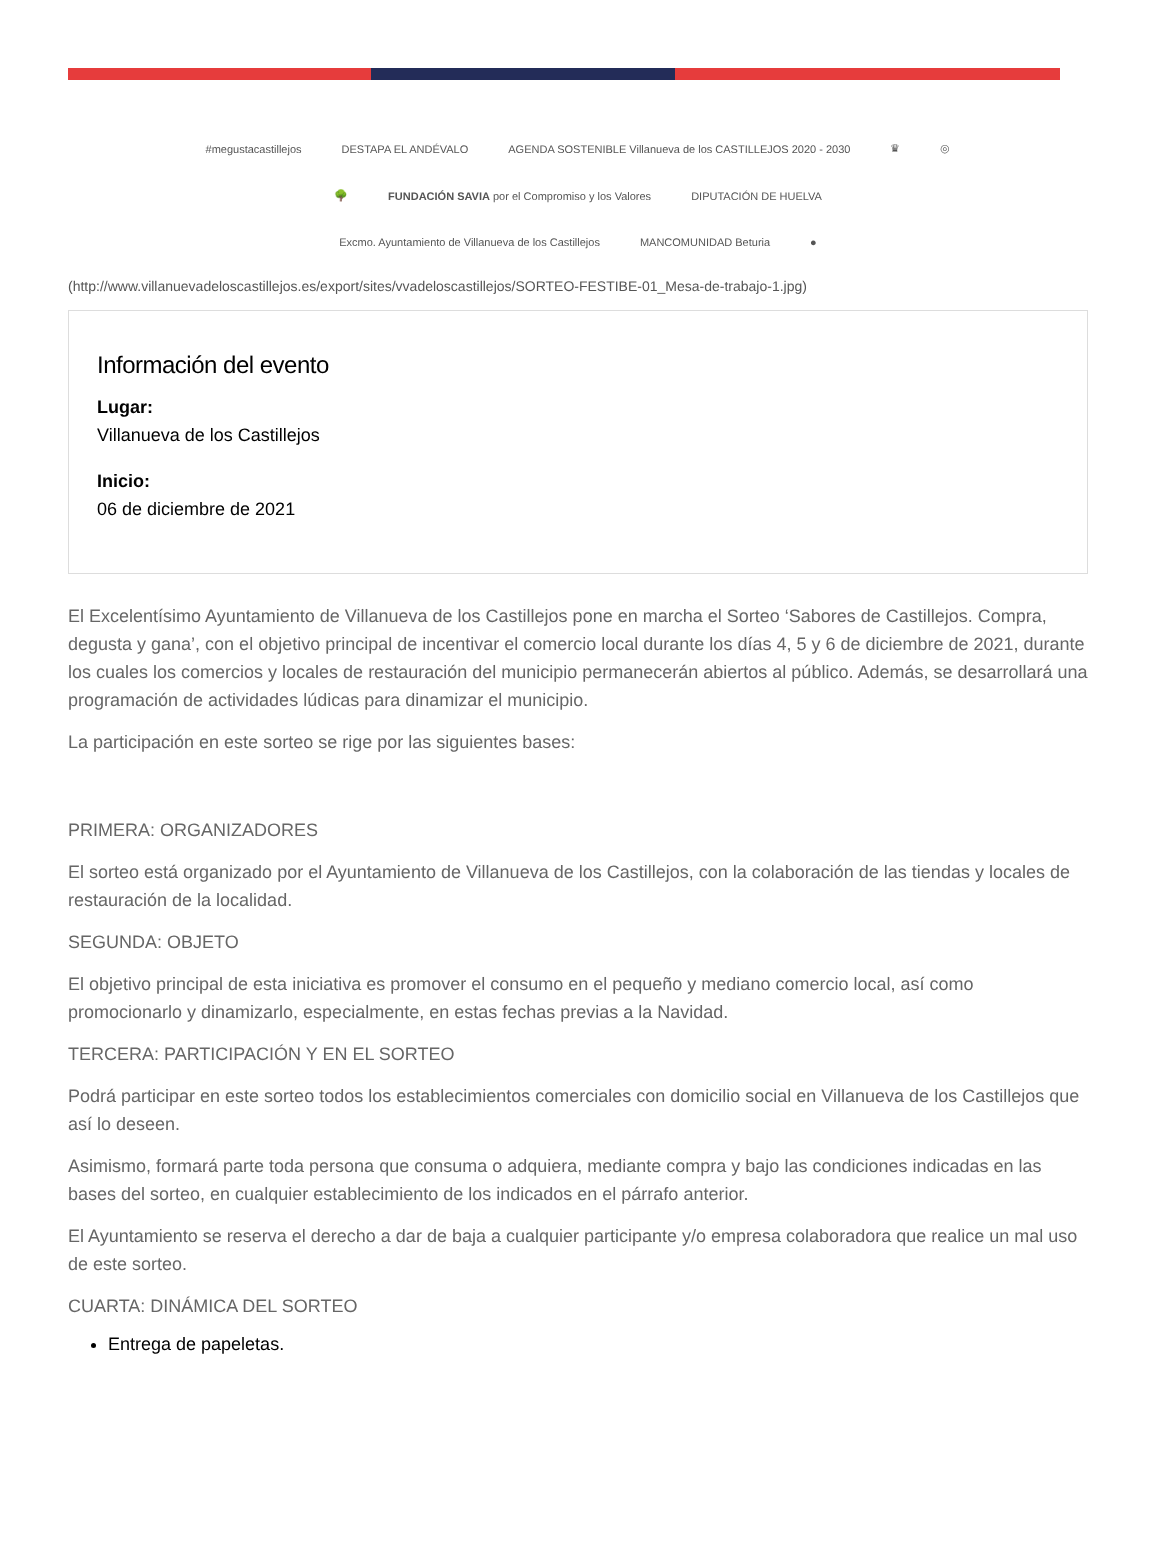#megustacastillejos DESTAPA EL ANDÉVALO AGENDA SOSTENIBLE Villanueva de los CASTILLEJOS 2020 - 2030 ♛ ◎ 🌳 FUNDACIÓN SAVIA por el Compromiso y los Valores DIPUTACIÓN DE HUELVA Excmo. Ayuntamiento de Villanueva de los Castillejos MANCOMUNIDAD Beturia ●
(http://www.villanuevadeloscastillejos.es/export/sites/vvadeloscastillejos/SORTEO-FESTIBE-01_Mesa-de-trabajo-1.jpg)
Información del evento
Lugar:
Villanueva de los Castillejos
Inicio:
06 de diciembre de 2021
El Excelentísimo Ayuntamiento de Villanueva de los Castillejos pone en marcha el Sorteo ‘Sabores de Castillejos. Compra, degusta y gana’, con el objetivo principal de incentivar el comercio local durante los días 4, 5 y 6 de diciembre de 2021, durante los cuales los comercios y locales de restauración del municipio permanecerán abiertos al público. Además, se desarrollará una programación de actividades lúdicas para dinamizar el municipio.
La participación en este sorteo se rige por las siguientes bases:
PRIMERA: ORGANIZADORES
El sorteo está organizado por el Ayuntamiento de Villanueva de los Castillejos, con la colaboración de las tiendas y locales de restauración de la localidad.
SEGUNDA: OBJETO
El objetivo principal de esta iniciativa es promover el consumo en el pequeño y mediano comercio local, así como promocionarlo y dinamizarlo, especialmente, en estas fechas previas a la Navidad.
TERCERA: PARTICIPACIÓN Y EN EL SORTEO
Podrá participar en este sorteo todos los establecimientos comerciales con domicilio social en Villanueva de los Castillejos que así lo deseen.
Asimismo, formará parte toda persona que consuma o adquiera, mediante compra y bajo las condiciones indicadas en las bases del sorteo, en cualquier establecimiento de los indicados en el párrafo anterior.
El Ayuntamiento se reserva el derecho a dar de baja a cualquier participante y/o empresa colaboradora que realice un mal uso de este sorteo.
CUARTA: DINÁMICA DEL SORTEO
Entrega de papeletas.